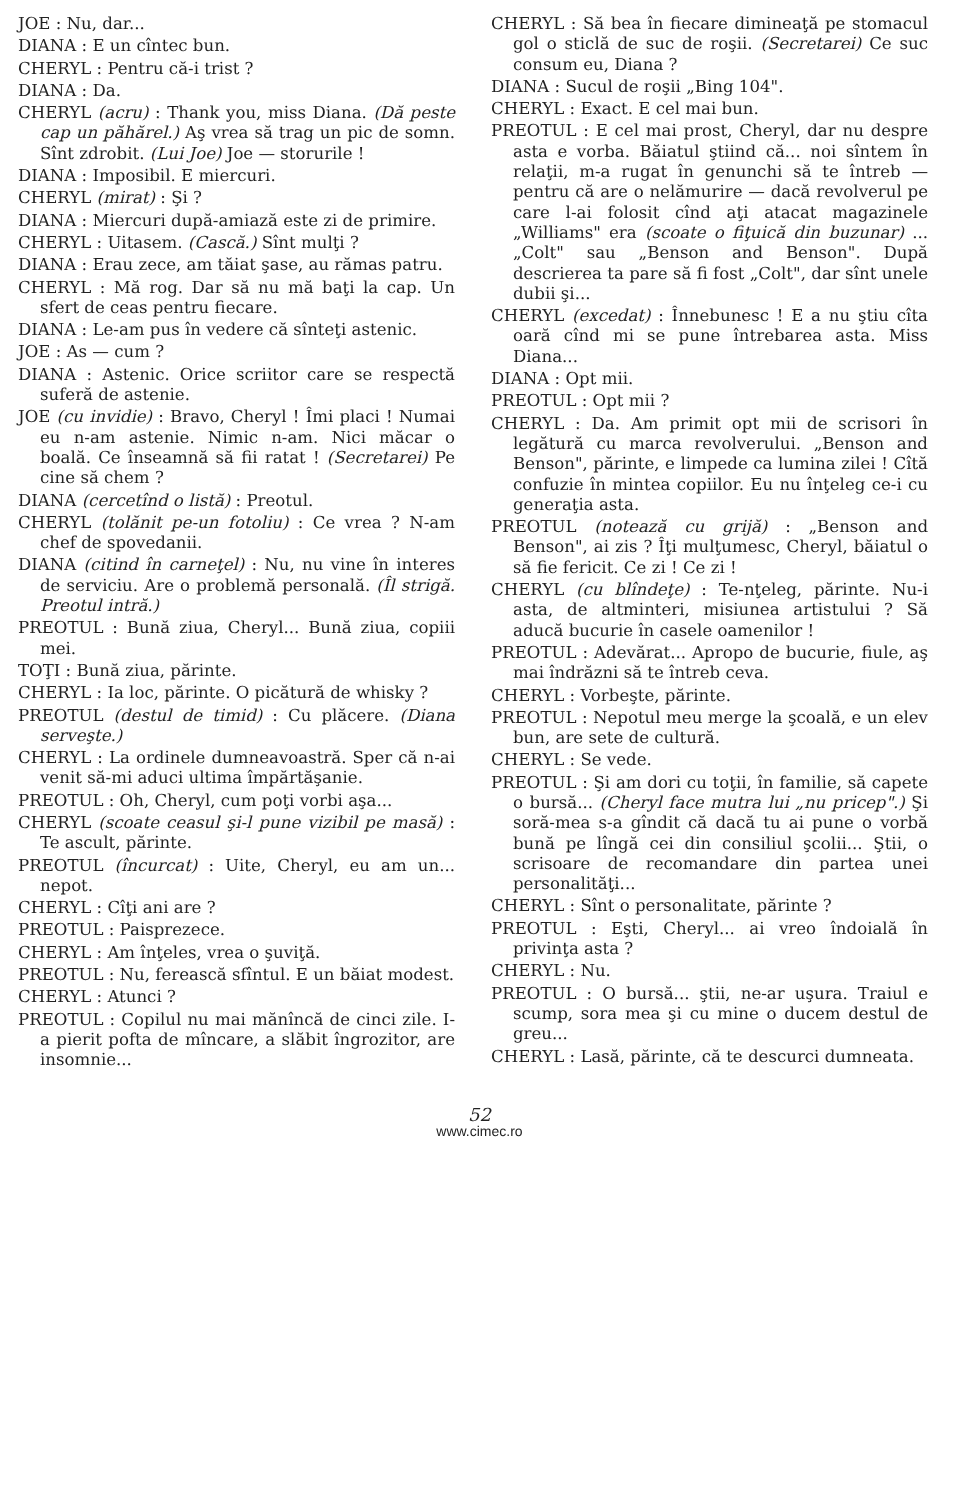JOE : Nu, dar...
DIANA : E un cîntec bun.
CHERYL : Pentru că-i trist ?
DIANA : Da.
CHERYL (acru) : Thank you, miss Diana. (Dă peste cap un păhărel.) Aş vrea să trag un pic de somn. Sînt zdrobit. (Lui Joe) Joe — storurile !
DIANA : Imposibil. E miercuri.
CHERYL (mirat) : Şi ?
DIANA : Miercuri după-amiază este zi de primire.
CHERYL : Uitasem. (Cască.) Sînt mulţi ?
DIANA : Erau zece, am tăiat şase, au rămas patru.
CHERYL : Mă rog. Dar să nu mă baţi la cap. Un sfert de ceas pentru fiecare.
DIANA : Le-am pus în vedere că sînteţi astenic.
JOE : As — cum ?
DIANA : Astenic. Orice scriitor care se respectă suferă de astenie.
JOE (cu invidie) : Bravo, Cheryl ! Îmi placi ! Numai eu n-am astenie. Nimic n-am. Nici măcar o boală. Ce înseamnă să fii ratat ! (Secretarei) Pe cine să chem ?
DIANA (cercetînd o listă) : Preotul.
CHERYL (tolănit pe-un fotoliu) : Ce vrea ? N-am chef de spovedanii.
DIANA (citind în carneţel) : Nu, nu vine în interes de serviciu. Are o problemă personală. (Îl strigă. Preotul intră.)
PREOTUL : Bună ziua, Cheryl... Bună ziua, copiii mei.
TOŢI : Bună ziua, părinte.
CHERYL : Ia loc, părinte. O picătură de whisky ?
PREOTUL (destul de timid) : Cu plăcere. (Diana serveşte.)
CHERYL : La ordinele dumneavoastră. Sper că n-ai venit să-mi aduci ultima împărtăşanie.
PREOTUL : Oh, Cheryl, cum poţi vorbi aşa...
CHERYL (scoate ceasul şi-l pune vizibil pe masă) : Te ascult, părinte.
PREOTUL (încurcat) : Uite, Cheryl, eu am un... nepot.
CHERYL : Cîţi ani are ?
PREOTUL : Paisprezece.
CHERYL : Am înţeles, vrea o şuviţă.
PREOTUL : Nu, ferească sfîntul. E un băiat modest.
CHERYL : Atunci ?
PREOTUL : Copilul nu mai mănîncă de cinci zile. I-a pierit pofta de mîncare, a slăbit îngrozitor, are insomnie...
CHERYL : Să bea în fiecare dimineaţă pe stomacul gol o sticlă de suc de roşii. (Secretarei) Ce suc consum eu, Diana ?
DIANA : Sucul de roşii „Bing 104".
CHERYL : Exact. E cel mai bun.
PREOTUL : E cel mai prost, Cheryl, dar nu despre asta e vorba. Băiatul ştiind că... noi sîntem în relaţii, m-a rugat în genunchi să te întreb — pentru că are o nelămurire — dacă revolverul pe care l-ai folosit cînd aţi atacat magazinele „Williams" era (scoate o fiţuică din buzunar) ...„Colt" sau „Benson and Benson". După descrierea ta pare să fi fost „Colt", dar sînt unele dubii şi...
CHERYL (excedat) : Înnebunesc ! E a nu ştiu cîta oară cînd mi se pune întrebarea asta. Miss Diana...
DIANA : Opt mii.
PREOTUL : Opt mii ?
CHERYL : Da. Am primit opt mii de scrisori în legătură cu marca revolverului. „Benson and Benson", părinte, e limpede ca lumina zilei ! Cîtă confuzie în mintea copiilor. Eu nu înţeleg ce-i cu generaţia asta.
PREOTUL (notează cu grijă) : „Benson and Benson", ai zis ? Îţi mulţumesc, Cheryl, băiatul o să fie fericit. Ce zi ! Ce zi !
CHERYL (cu blîndeţe) : Te-nţeleg, părinte. Nu-i asta, de altminteri, misiunea artistului ? Să aducă bucurie în casele oamenilor !
PREOTUL : Adevărat... Apropo de bucurie, fiule, aş mai îndrăzni să te întreb ceva.
CHERYL : Vorbeşte, părinte.
PREOTUL : Nepotul meu merge la şcoală, e un elev bun, are sete de cultură.
CHERYL : Se vede.
PREOTUL : Şi am dori cu toţii, în familie, să capete o bursă... (Cheryl face mutra lui „nu pricep".) Şi soră-mea s-a gîndit că dacă tu ai pune o vorbă bună pe lîngă cei din consiliul şcolii... Ştii, o scrisoare de recomandare din partea unei personalităţi...
CHERYL : Sînt o personalitate, părinte ?
PREOTUL : Eşti, Cheryl... ai vreo îndoială în privinţa asta ?
CHERYL : Nu.
PREOTUL : O bursă... ştii, ne-ar uşura. Traiul e scump, sora mea şi cu mine o ducem destul de greu...
CHERYL : Lasă, părinte, că te descurci dumneata.
52
www.cimec.ro